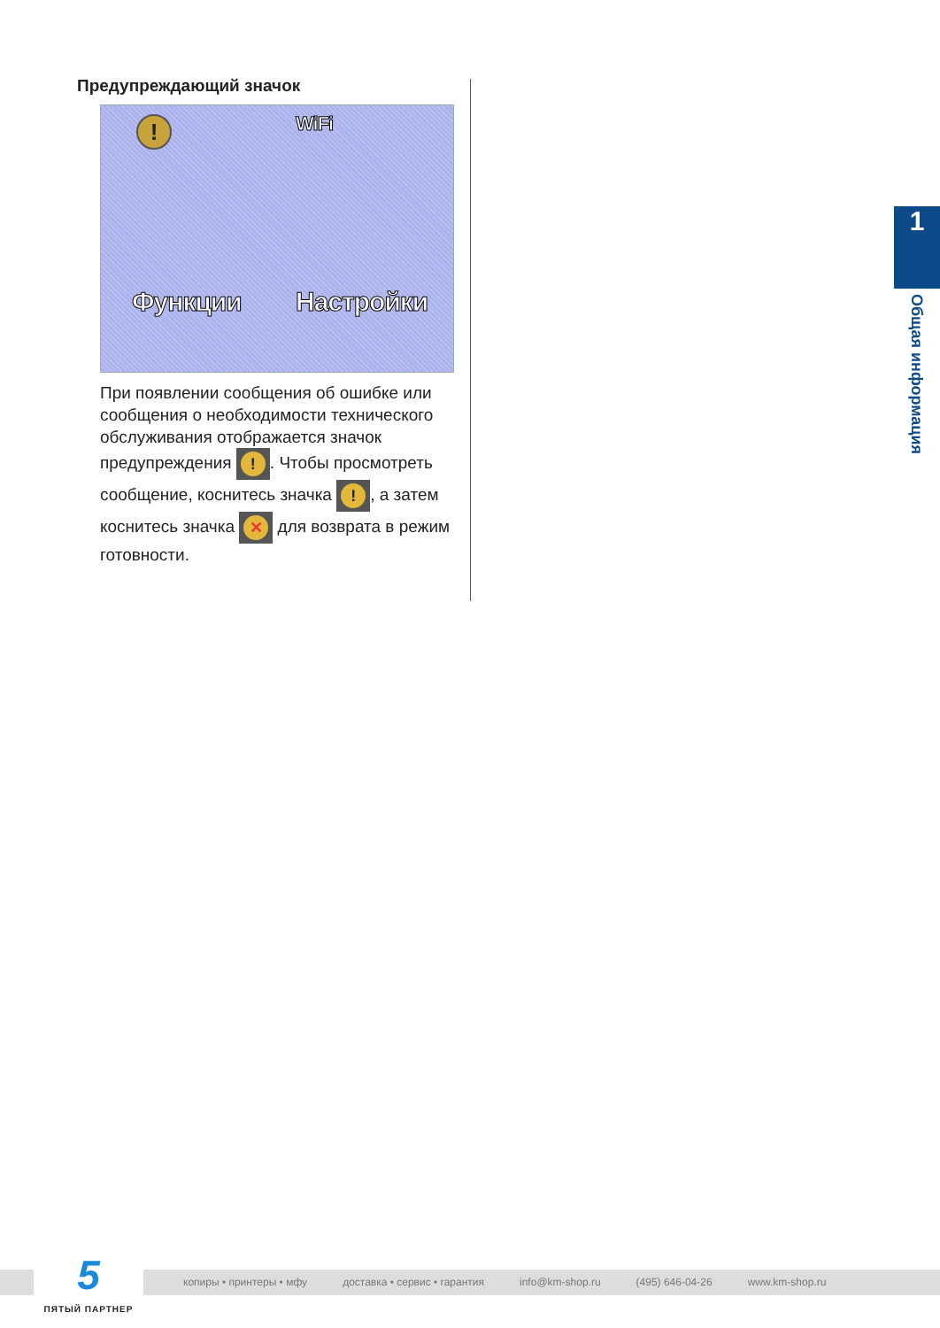Предупреждающий значок
! WiFi
Функции Настройки
При появлении сообщения об ошибке или сообщения о необходимости технического обслуживания отображается значок предупреждения !. Чтобы просмотреть сообщение, коснитесь значка !, а затем коснитесь значка ✕ для возврата в режим готовности.
1
Общая информация
копиры • принтеры • мфу доставка • сервис • гарантия info@km-shop.ru (495) 646-04-26 www.km-shop.ru
5
ПЯТЫЙ ПАРТНЕР